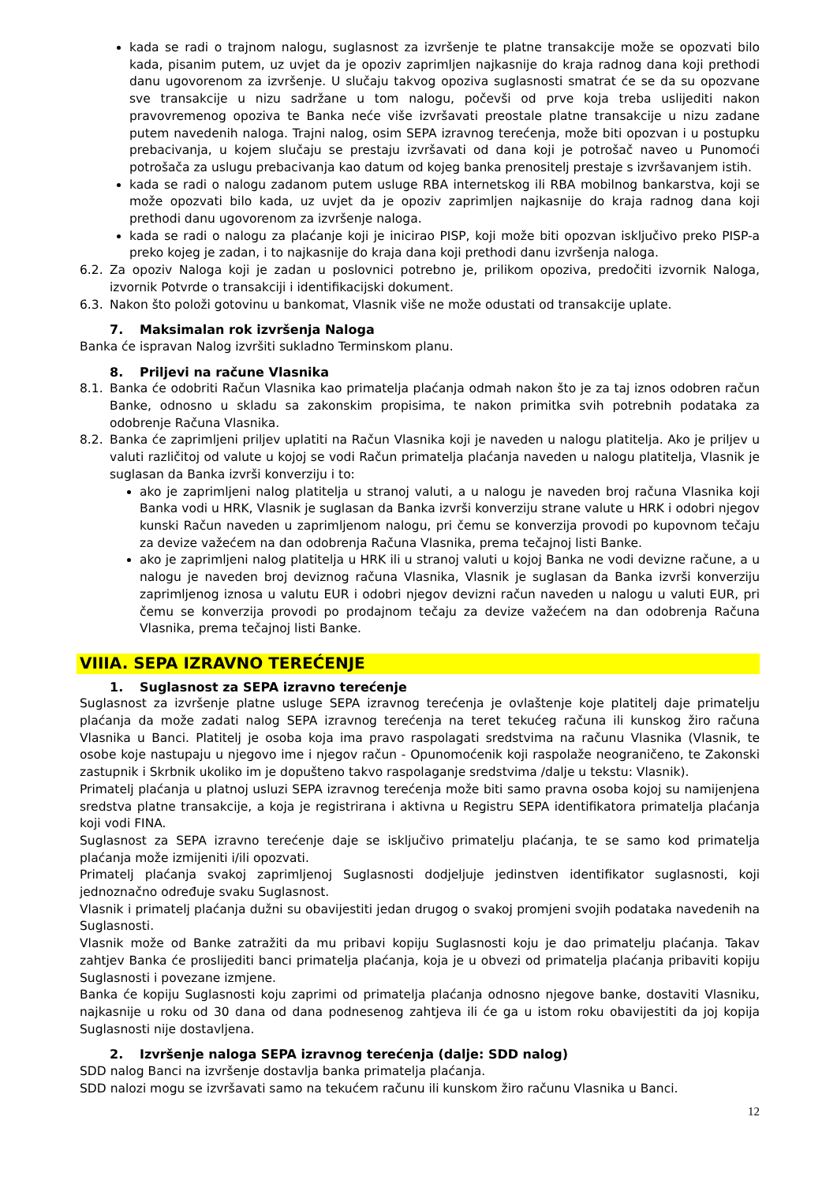kada se radi o trajnom nalogu, suglasnost za izvršenje te platne transakcije može se opozvati bilo kada, pisanim putem, uz uvjet da je opoziv zaprimljen najkasnije do kraja radnog dana koji prethodi danu ugovorenom za izvršenje. U slučaju takvog opoziva suglasnosti smatrat će se da su opozvane sve transakcije u nizu sadržane u tom nalogu, počevši od prve koja treba uslijediti nakon pravovremenog opoziva te Banka neće više izvršavati preostale platne transakcije u nizu zadane putem navedenih naloga. Trajni nalog, osim SEPA izravnog terećenja, može biti opozvan i u postupku prebacivanja, u kojem slučaju se prestaju izvršavati od dana koji je potrošač naveo u Punomoći potrošača za uslugu prebacivanja kao datum od kojeg banka prenositelj prestaje s izvršavanjem istih.
kada se radi o nalogu zadanom putem usluge RBA internetskog ili RBA mobilnog bankarstva, koji se može opozvati bilo kada, uz uvjet da je opoziv zaprimljen najkasnije do kraja radnog dana koji prethodi danu ugovorenom za izvršenje naloga.
kada se radi o nalogu za plaćanje koji je inicirao PISP, koji može biti opozvan isključivo preko PISP-a preko kojeg je zadan, i to najkasnije do kraja dana koji prethodi danu izvršenja naloga.
6.2. Za opoziv Naloga koji je zadan u poslovnici potrebno je, prilikom opoziva, predočiti izvornik Naloga, izvornik Potvrde o transakciji i identifikacijski dokument.
6.3. Nakon što položi gotovinu u bankomat, Vlasnik više ne može odustati od transakcije uplate.
7. Maksimalan rok izvršenja Naloga
Banka će ispravan Nalog izvršiti sukladno Terminskom planu.
8. Priljevi na račune Vlasnika
8.1. Banka će odobriti Račun Vlasnika kao primatelja plaćanja odmah nakon što je za taj iznos odobren račun Banke, odnosno u skladu sa zakonskim propisima, te nakon primitka svih potrebnih podataka za odobrenje Računa Vlasnika.
8.2. Banka će zaprimljeni priljev uplatiti na Račun Vlasnika koji je naveden u nalogu platitelja. Ako je priljev u valuti različitoj od valute u kojoj se vodi Račun primatelja plaćanja naveden u nalogu platitelja, Vlasnik je suglasan da Banka izvrši konverziju i to:
ako je zaprimljeni nalog platitelja u stranoj valuti, a u nalogu je naveden broj računa Vlasnika koji Banka vodi u HRK, Vlasnik je suglasan da Banka izvrši konverziju strane valute u HRK i odobri njegov kunski Račun naveden u zaprimljenom nalogu, pri čemu se konverzija provodi po kupovnom tečaju za devize važećem na dan odobrenja Računa Vlasnika, prema tečajnoj listi Banke.
ako je zaprimljeni nalog platitelja u HRK ili u stranoj valuti u kojoj Banka ne vodi devizne račune, a u nalogu je naveden broj deviznog računa Vlasnika, Vlasnik je suglasan da Banka izvrši konverziju zaprimljenog iznosa u valutu EUR i odobri njegov devizni račun naveden u nalogu u valuti EUR, pri čemu se konverzija provodi po prodajnom tečaju za devize važećem na dan odobrenja Računa Vlasnika, prema tečajnoj listi Banke.
VIIIA. SEPA IZRAVNO TEREĆENJE
1. Suglasnost za SEPA izravno terećenje
Suglasnost za izvršenje platne usluge SEPA izravnog terećenja je ovlaštenje koje platitelj daje primatelju plaćanja da može zadati nalog SEPA izravnog terećenja na teret tekućeg računa ili kunskog žiro računa Vlasnika u Banci. Platitelj je osoba koja ima pravo raspolagati sredstvima na računu Vlasnika (Vlasnik, te osobe koje nastupaju u njegovo ime i njegov račun - Opunomoćenik koji raspolaže neograničeno, te Zakonski zastupnik i Skrbnik ukoliko im je dopušteno takvo raspolaganje sredstvima /dalje u tekstu: Vlasnik).
Primatelj plaćanja u platnoj usluzi SEPA izravnog terećenja može biti samo pravna osoba kojoj su namijenjena sredstva platne transakcije, a koja je registrirana i aktivna u Registru SEPA identifikatora primatelja plaćanja koji vodi FINA.
Suglasnost za SEPA izravno terećenje daje se isključivo primatelju plaćanja, te se samo kod primatelja plaćanja može izmijeniti i/ili opozvati.
Primatelj plaćanja svakoj zaprimljenoj Suglasnosti dodjeljuje jedinstven identifikator suglasnosti, koji jednoznačno određuje svaku Suglasnost.
Vlasnik i primatelj plaćanja dužni su obavijestiti jedan drugog o svakoj promjeni svojih podataka navedenih na Suglasnosti.
Vlasnik može od Banke zatražiti da mu pribavi kopiju Suglasnosti koju je dao primatelju plaćanja. Takav zahtjev Banka će proslijediti banci primatelja plaćanja, koja je u obvezi od primatelja plaćanja pribaviti kopiju Suglasnosti i povezane izmjene.
Banka će kopiju Suglasnosti koju zaprimi od primatelja plaćanja odnosno njegove banke, dostaviti Vlasniku, najkasnije u roku od 30 dana od dana podnesenog zahtjeva ili će ga u istom roku obavijestiti da joj kopija Suglasnosti nije dostavljena.
2. Izvršenje naloga SEPA izravnog terećenja (dalje: SDD nalog)
SDD nalog Banci na izvršenje dostavlja banka primatelja plaćanja.
SDD nalozi mogu se izvršavati samo na tekućem računu ili kunskom žiro računu Vlasnika u Banci.
12